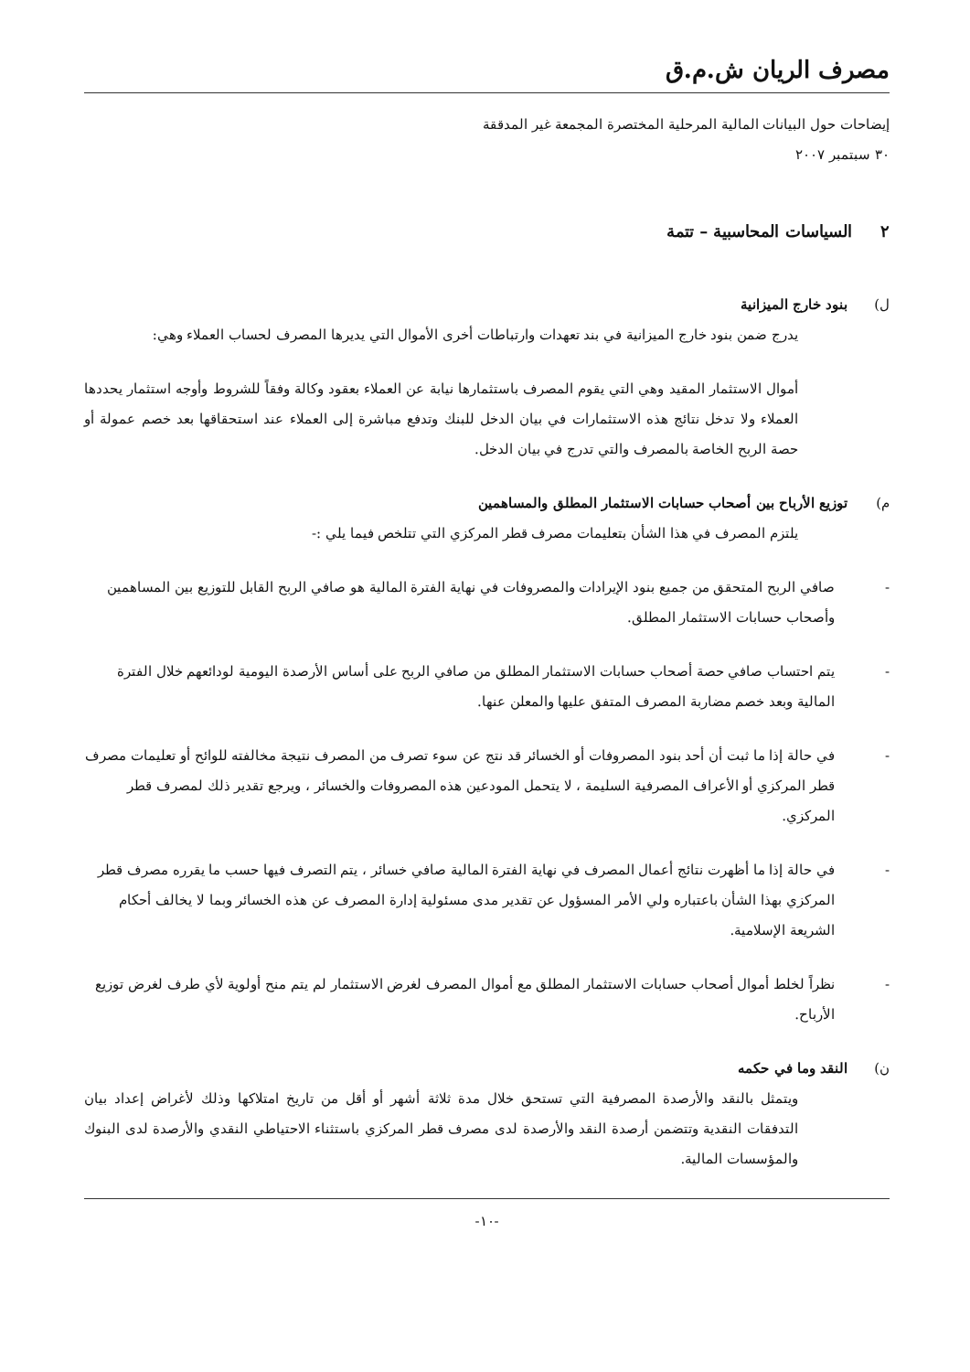مصرف الريان ش.م.ق
إيضاحات حول البيانات المالية المرحلية المختصرة المجمعة غير المدققة
٣٠ سبتمبر ٢٠٠٧
٢ السياسات المحاسبية – تتمة
ل) بنود خارج الميزانية
يدرج ضمن بنود خارج الميزانية في بند تعهدات وارتباطات أخرى الأموال التي يديرها المصرف لحساب العملاء وهي:
أموال الاستثمار المقيد وهي التي يقوم المصرف باستثمارها نيابة عن العملاء بعقود وكالة وفقاً للشروط وأوجه استثمار يحددها العملاء ولا تدخل نتائج هذه الاستثمارات في بيان الدخل للبنك وتدفع مباشرة إلى العملاء عند استحقاقها بعد خصم عمولة أو حصة الربح الخاصة بالمصرف والتي تدرج في بيان الدخل.
م) توزيع الأرباح بين أصحاب حسابات الاستثمار المطلق والمساهمين
يلتزم المصرف في هذا الشأن بتعليمات مصرف قطر المركزي التي تتلخص فيما يلي :-
- صافي الربح المتحقق من جميع بنود الإيرادات والمصروفات في نهاية الفترة المالية هو صافي الربح القابل للتوزيع بين المساهمين وأصحاب حسابات الاستثمار المطلق.
- يتم احتساب صافي حصة أصحاب حسابات الاستثمار المطلق من صافي الربح على أساس الأرصدة اليومية لودائعهم خلال الفترة المالية وبعد خصم مضاربة المصرف المتفق عليها والمعلن عنها.
- في حالة إذا ما ثبت أن أحد بنود المصروفات أو الخسائر قد نتج عن سوء تصرف من المصرف نتيجة مخالفته للوائح أو تعليمات مصرف قطر المركزي أو الأعراف المصرفية السليمة ، لا يتحمل المودعين هذه المصروفات والخسائر ، ويرجع تقدير ذلك لمصرف قطر المركزي.
- في حالة إذا ما أظهرت نتائج أعمال المصرف في نهاية الفترة المالية صافي خسائر ، يتم التصرف فيها حسب ما يقرره مصرف قطر المركزي بهذا الشأن باعتباره ولي الأمر المسؤول عن تقدير مدى مسئولية إدارة المصرف عن هذه الخسائر وبما لا يخالف أحكام الشريعة الإسلامية.
- نظراً لخلط أموال أصحاب حسابات الاستثمار المطلق مع أموال المصرف لغرض الاستثمار لم يتم منح أولوية لأي طرف لغرض توزيع الأرباح.
ن) النقد وما في حكمه
ويتمثل بالنقد والأرصدة المصرفية التي تستحق خلال مدة ثلاثة أشهر أو أقل من تاريخ امتلاكها وذلك لأغراض إعداد بيان التدفقات النقدية وتتضمن أرصدة النقد والأرصدة لدى مصرف قطر المركزي باستثناء الاحتياطي النقدي والأرصدة لدى البنوك والمؤسسات المالية.
-١٠-